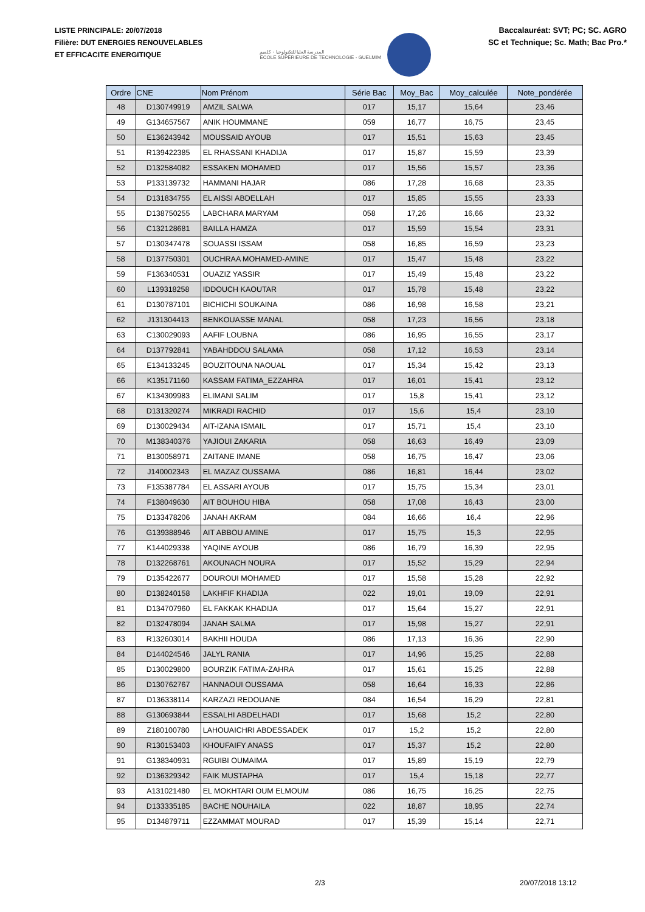LISTE PRINCIPALE: 20/07/2018
Filière: DUT ENERGIES RENOUVELABLES
ET EFFICACITE ENERGITIQUE
المدرسة العليا للتكنولوجيا - كلميم
ÉCOLE SUPÉRIEURE DE TECHNOLOGIE - GUELMIM
Baccalauréat: SVT; PC; SC. AGRO
SC et Technique; Sc. Math; Bac Pro.*
| Ordre | CNE | Nom Prénom | Série Bac | Moy_Bac | Moy_calculée | Note_pondérée |
| --- | --- | --- | --- | --- | --- | --- |
| 48 | D130749919 | AMZIL SALWA | 017 | 15,17 | 15,64 | 23,46 |
| 49 | G134657567 | ANIK HOUMMANE | 059 | 16,77 | 16,75 | 23,45 |
| 50 | E136243942 | MOUSSAID AYOUB | 017 | 15,51 | 15,63 | 23,45 |
| 51 | R139422385 | EL RHASSANI KHADIJA | 017 | 15,87 | 15,59 | 23,39 |
| 52 | D132584082 | ESSAKEN MOHAMED | 017 | 15,56 | 15,57 | 23,36 |
| 53 | P133139732 | HAMMANI HAJAR | 086 | 17,28 | 16,68 | 23,35 |
| 54 | D131834755 | EL AISSI ABDELLAH | 017 | 15,85 | 15,55 | 23,33 |
| 55 | D138750255 | LABCHARA MARYAM | 058 | 17,26 | 16,66 | 23,32 |
| 56 | C132128681 | BAILLA HAMZA | 017 | 15,59 | 15,54 | 23,31 |
| 57 | D130347478 | SOUASSI ISSAM | 058 | 16,85 | 16,59 | 23,23 |
| 58 | D137750301 | OUCHRAA MOHAMED-AMINE | 017 | 15,47 | 15,48 | 23,22 |
| 59 | F136340531 | OUAZIZ YASSIR | 017 | 15,49 | 15,48 | 23,22 |
| 60 | L139318258 | IDDOUCH KAOUTAR | 017 | 15,78 | 15,48 | 23,22 |
| 61 | D130787101 | BICHICHI SOUKAINA | 086 | 16,98 | 16,58 | 23,21 |
| 62 | J131304413 | BENKOUASSE MANAL | 058 | 17,23 | 16,56 | 23,18 |
| 63 | C130029093 | AAFIF LOUBNA | 086 | 16,95 | 16,55 | 23,17 |
| 64 | D137792841 | YABAHDDOU SALAMA | 058 | 17,12 | 16,53 | 23,14 |
| 65 | E134133245 | BOUZITOUNA NAOUAL | 017 | 15,34 | 15,42 | 23,13 |
| 66 | K135171160 | KASSAM FATIMA_EZZAHRA | 017 | 16,01 | 15,41 | 23,12 |
| 67 | K134309983 | ELIMANI SALIM | 017 | 15,8 | 15,41 | 23,12 |
| 68 | D131320274 | MIKRADI RACHID | 017 | 15,6 | 15,4 | 23,10 |
| 69 | D130029434 | AIT-IZANA ISMAIL | 017 | 15,71 | 15,4 | 23,10 |
| 70 | M138340376 | YAJIOUI ZAKARIA | 058 | 16,63 | 16,49 | 23,09 |
| 71 | B130058971 | ZAITANE IMANE | 058 | 16,75 | 16,47 | 23,06 |
| 72 | J140002343 | EL MAZAZ OUSSAMA | 086 | 16,81 | 16,44 | 23,02 |
| 73 | F135387784 | EL ASSARI AYOUB | 017 | 15,75 | 15,34 | 23,01 |
| 74 | F138049630 | AIT BOUHOU HIBA | 058 | 17,08 | 16,43 | 23,00 |
| 75 | D133478206 | JANAH AKRAM | 084 | 16,66 | 16,4 | 22,96 |
| 76 | G139388946 | AIT ABBOU AMINE | 017 | 15,75 | 15,3 | 22,95 |
| 77 | K144029338 | YAQINE AYOUB | 086 | 16,79 | 16,39 | 22,95 |
| 78 | D132268761 | AKOUNACH NOURA | 017 | 15,52 | 15,29 | 22,94 |
| 79 | D135422677 | DOUROUI MOHAMED | 017 | 15,58 | 15,28 | 22,92 |
| 80 | D138240158 | LAKHFIF KHADIJA | 022 | 19,01 | 19,09 | 22,91 |
| 81 | D134707960 | EL FAKKAK KHADIJA | 017 | 15,64 | 15,27 | 22,91 |
| 82 | D132478094 | JANAH SALMA | 017 | 15,98 | 15,27 | 22,91 |
| 83 | R132603014 | BAKHII HOUDA | 086 | 17,13 | 16,36 | 22,90 |
| 84 | D144024546 | JALYL RANIA | 017 | 14,96 | 15,25 | 22,88 |
| 85 | D130029800 | BOURZIK FATIMA-ZAHRA | 017 | 15,61 | 15,25 | 22,88 |
| 86 | D130762767 | HANNAOUI OUSSAMA | 058 | 16,64 | 16,33 | 22,86 |
| 87 | D136338114 | KARZAZI REDOUANE | 084 | 16,54 | 16,29 | 22,81 |
| 88 | G130693844 | ESSALHI ABDELHADI | 017 | 15,68 | 15,2 | 22,80 |
| 89 | Z180100780 | LAHOUAICHRI ABDESSADEK | 017 | 15,2 | 15,2 | 22,80 |
| 90 | R130153403 | KHOUFAIFY ANASS | 017 | 15,37 | 15,2 | 22,80 |
| 91 | G138340931 | RGUIBI OUMAIMA | 017 | 15,89 | 15,19 | 22,79 |
| 92 | D136329342 | FAIK MUSTAPHA | 017 | 15,4 | 15,18 | 22,77 |
| 93 | A131021480 | EL MOKHTARI OUM ELMOUM | 086 | 16,75 | 16,25 | 22,75 |
| 94 | D133335185 | BACHE NOUHAILA | 022 | 18,87 | 18,95 | 22,74 |
| 95 | D134879711 | EZZAMMAT MOURAD | 017 | 15,39 | 15,14 | 22,71 |
2/3 20/07/2018 13:12